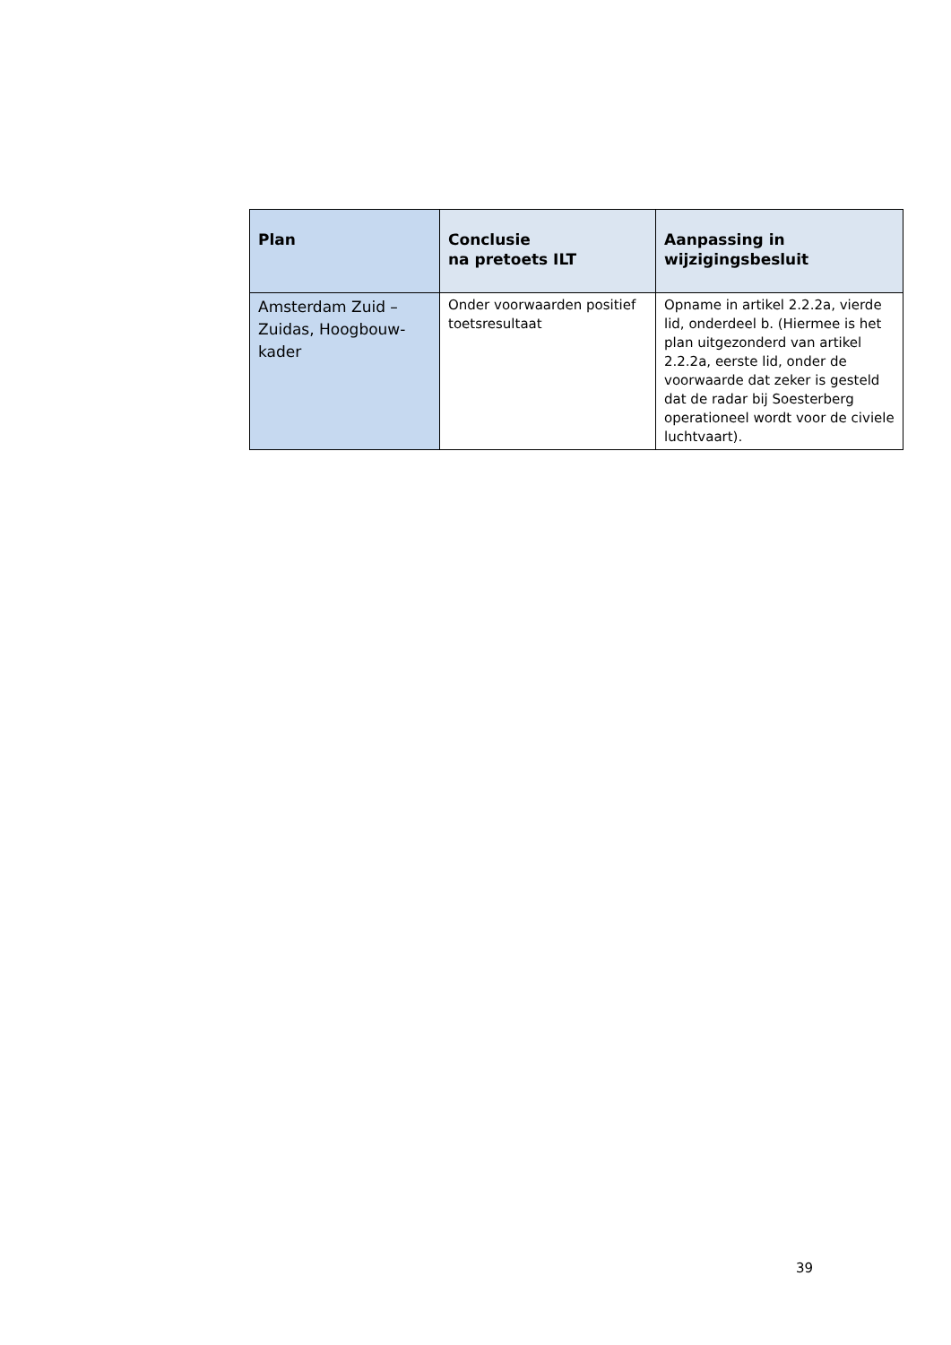| Plan | Conclusie na pretoets ILT | Aanpassing in wijzigingsbesluit |
| --- | --- | --- |
| Amsterdam Zuid – Zuidas, Hoogbouw- kader | Onder voorwaarden positief toetsresultaat | Opname in artikel 2.2.2a, vierde lid, onderdeel b. (Hiermee is het plan uitgezonderd van artikel 2.2.2a, eerste lid, onder de voorwaarde dat zeker is gesteld dat de radar bij Soesterberg operationeel wordt voor de civiele luchtvaart). |
39